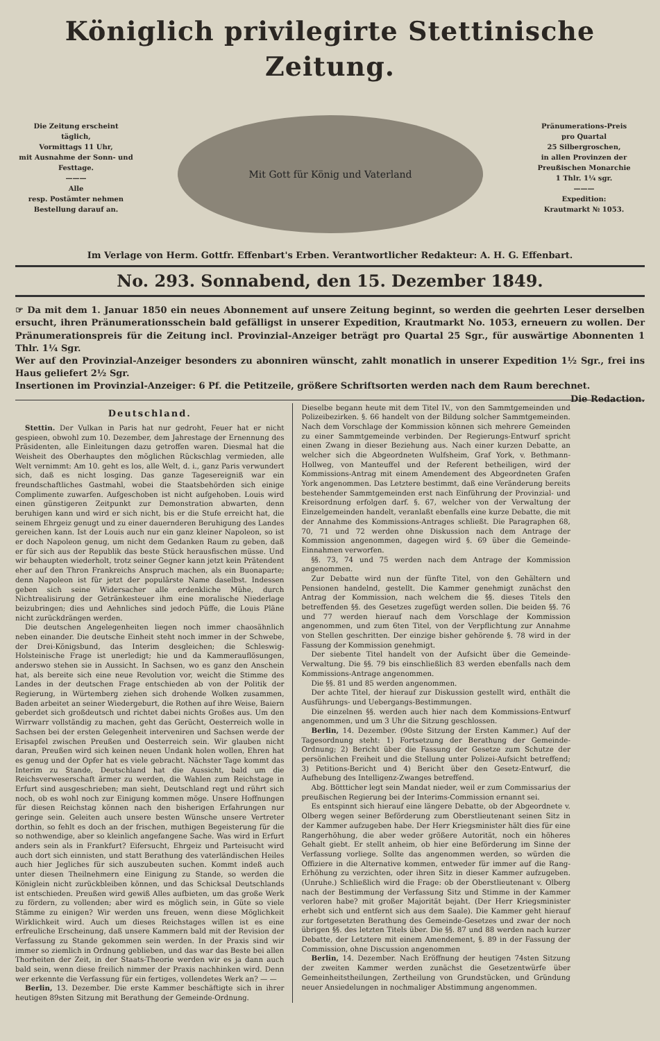Königlich privilegirte Stettinische Zeitung.
Die Zeitung erscheint
täglich,
Vormittags 11 Uhr,
mit Ausnahme der Sonn- und Festtage.
———
Alle
resp. Postämter nehmen Bestellung darauf an.
Mit Gott für König und Vaterland
Pränumerations-Preis
pro Quartal
25 Silbergroschen,
in allen Provinzen der Preußischen Monarchie
1 Thlr. 1¼ sgr.
———
Expedition:
Krautmarkt № 1053.
Im Verlage von Herm. Gottfr. Effenbart's Erben. Verantwortlicher Redakteur: A. H. G. Effenbart.
No. 293. Sonnabend, den 15. Dezember 1849.
☞ Da mit dem 1. Januar 1850 ein neues Abonnement auf unsere Zeitung beginnt, so werden die geehrten Leser derselben ersucht, ihren Pränumerationsschein bald gefälligst in unserer Expedition, Krautmarkt No. 1053, erneuern zu wollen. Der Pränumerationspreis für die Zeitung incl. Provinzial-Anzeiger beträgt pro Quartal 25 Sgr., für auswärtige Abonnenten 1 Thlr. 1¼ Sgr.
Wer auf den Provinzial-Anzeiger besonders zu abonniren wünscht, zahlt monatlich in unserer Expedition 1½ Sgr., frei ins Haus geliefert 2½ Sgr.
Insertionen im Provinzial-Anzeiger: 6 Pf. die Petitzeile, größere Schriftsorten werden nach dem Raum berechnet. Die Redaction.
Deutschland.
Stettin. Der Vulkan in Paris hat nur gedroht, Feuer hat er nicht gespieen, obwohl zum 10. Dezember, dem Jahrestage der Ernennung des Präsidenten, alle Einleitungen dazu getroffen waren. Diesmal hat die Weisheit des Oberhauptes den möglichen Rückschlag vermieden, alle Welt vernimmt: Am 10. geht es los, alle Welt, d. i., ganz Paris verwundert sich, daß es nicht losging. Das ganze Tagesereigniß war ein freundschaftliches Gastmahl, wobei die Staatsbehörden sich einige Complimente zuwarfen. Aufgeschoben ist nicht aufgehoben. Louis wird einen günstigeren Zeitpunkt zur Demonstration abwarten, denn beruhigen kann und wird er sich nicht, bis er die Stufe erreicht hat, die seinem Ehrgeiz genugt und zu einer dauernderen Beruhigung des Landes gereichen kann. Ist der Louis auch nur ein ganz kleiner Napoleon, so ist er doch Napoleon genug, um nicht dem Gedanken Raum zu geben, daß er für sich aus der Republik das beste Stück herausfischen müsse. Und wir behaupten wiederholt, trotz seiner Gegner kann jetzt kein Prätendent eher auf den Thron Frankreichs Anspruch machen, als ein Buonaparte; denn Napoleon ist für jetzt der populärste Name daselbst. Indessen geben sich seine Widersacher alle erdenkliche Mühe, durch Nichtrealisirung der Getränkesteuer ihm eine moralische Niederlage beizubringen; dies und Aehnliches sind jedoch Püffe, die Louis Pläne nicht zurückdrängen werden.
Die deutschen Angelegenheiten liegen noch immer chaosähnlich neben einander. Die deutsche Einheit steht noch immer in der Schwebe, der Drei-Königsbund, das Interim desgleichen; die Schleswig-Holsteinische Frage ist unerledigt; hie und da Kammerauflösungen, anderswo stehen sie in Aussicht. In Sachsen, wo es ganz den Anschein hat, als bereite sich eine neue Revolution vor, weicht die Stimme des Landes in der deutschen Frage entschieden ab von der Politik der Regierung, in Würtemberg ziehen sich drohende Wolken zusammen, Baden arbeitet an seiner Wiedergeburt, die Rothen auf ihre Weise, Baiern geberdet sich großdeutsch und richtet dabei nichts Großes aus. Um den Wirrwarr vollständig zu machen, geht das Gerücht, Oesterreich wolle in Sachsen bei der ersten Gelegenheit interveniren und Sachsen werde der Erisapfel zwischen Preußen und Oesterreich sein. Wir glauben nicht daran, Preußen wird sich keinen neuen Undank holen wollen, Ehren hat es genug und der Opfer hat es viele gebracht. Nächster Tage kommt das Interim zu Stande, Deutschland hat die Aussicht, bald um die Reichsverweserschaft ärmer zu werden, die Wahlen zum Reichstage in Erfurt sind ausgeschrieben; man sieht, Deutschland regt und rührt sich noch, ob es wohl noch zur Einigung kommen möge. Unsere Hoffnungen für diesen Reichstag können nach den bisherigen Erfahrungen nur geringe sein. Geleiten auch unsere besten Wünsche unsere Vertreter dorthin, so fehlt es doch an der frischen, muthigen Begeisterung für die so nothwendige, aber so kleinlich angefangene Sache. Was wird in Erfurt anders sein als in Frankfurt? Eifersucht, Ehrgeiz und Parteisucht wird auch dort sich einnisten, und statt Berathung des vaterländischen Heiles auch hier Jegliches für sich auszubeuten suchen. Kommt indeß auch unter diesen Theilnehmern eine Einigung zu Stande, so werden die Königlein nicht zurückbleiben können, und das Schicksal Deutschlands ist entschieden. Preußen wird gewiß Alles aufbieten, um das große Werk zu fördern, zu vollenden; aber wird es möglich sein, in Güte so viele Stämme zu einigen? Wir werden uns freuen, wenn diese Möglichkeit Wirklichkeit wird. Auch um dieses Reichstages willen ist es eine erfreuliche Erscheinung, daß unsere Kammern bald mit der Revision der Verfassung zu Stande gekommen sein werden. In der Praxis sind wir immer so ziemlich in Ordnung geblieben, und das war das Beste bei allen Thorheiten der Zeit, in der Staats-Theorie werden wir es ja dann auch bald sein, wenn diese freilich nimmer der Praxis nachhinken wird. Denn wer erkennte die Verfassung für ein fertiges, vollendetes Werk an? — —
Berlin, 13. Dezember. Die erste Kammer beschäftigte sich in ihrer heutigen 89sten Sitzung mit Berathung der Gemeinde-Ordnung.
Dieselbe begann heute mit dem Titel IV., von den Sammtgemeinden und Polizeibezirken. §. 66 handelt von der Bildung solcher Sammtgemeinden. Nach dem Vorschlage der Kommission können sich mehrere Gemeinden zu einer Sammtgemeinde verbinden. Der Regierungs-Entwurf spricht einen Zwang in dieser Beziehung aus. Nach einer kurzen Debatte, an welcher sich die Abgeordneten Wulfsheim, Graf York, v. Bethmann-Hollweg, von Manteuffel und der Referent betheiligen, wird der Kommissions-Antrag mit einem Amendement des Abgeordneten Grafen York angenommen. Das Letztere bestimmt, daß eine Veränderung bereits bestehender Sammtgemeinden erst nach Einführung der Provinzial- und Kreisordnung erfolgen darf. §. 67, welcher von der Verwaltung der Einzelgemeinden handelt, veranlaßt ebenfalls eine kurze Debatte, die mit der Annahme des Kommissions-Antrages schließt. Die Paragraphen 68, 70, 71 und 72 werden ohne Diskussion nach dem Antrage der Kommission angenommen, dagegen wird §. 69 über die Gemeinde-Einnahmen verworfen.
§§. 73, 74 und 75 werden nach dem Antrage der Kommission angenommen.
Zur Debatte wird nun der fünfte Titel, von den Gehältern und Pensionen handelnd, gestellt. Die Kammer genehmigt zunächst den Antrag der Kommission, nach welchem die §§. dieses Titels den betreffenden §§. des Gesetzes zugefügt werden sollen. Die beiden §§. 76 und 77 werden hierauf nach dem Vorschlage der Kommission angenommen, und zum 6ten Titel, von der Verpflichtung zur Annahme von Stellen geschritten. Der einzige bisher gehörende §. 78 wird in der Fassung der Kommission genehmigt.
Der siebente Titel handelt von der Aufsicht über die Gemeinde-Verwaltung. Die §§. 79 bis einschließlich 83 werden ebenfalls nach dem Kommissions-Antrage angenommen.
Die §§. 81 und 85 werden angenommen.
Der achte Titel, der hierauf zur Diskussion gestellt wird, enthält die Ausführungs- und Uebergangs-Bestimmungen.
Die einzelnen §§. werden auch hier nach dem Kommissions-Entwurf angenommen, und um 3 Uhr die Sitzung geschlossen.
Berlin, 14. Dezember. (90ste Sitzung der Ersten Kammer.) Auf der Tagesordnung steht: 1) Fortsetzung der Berathung der Gemeinde-Ordnung; 2) Bericht über die Fassung der Gesetze zum Schutze der persönlichen Freiheit und die Stellung unter Polizei-Aufsicht betreffend; 3) Petitions-Bericht und 4) Bericht über den Gesetz-Entwurf, die Aufhebung des Intelligenz-Zwanges betreffend.
Abg. Böttticher legt sein Mandat nieder, weil er zum Commissarius der preußischen Regierung bei der Interims-Commission ernannt sei.
Es entspinnt sich hierauf eine längere Debatte, ob der Abgeordnete v. Olberg wegen seiner Beförderung zum Oberstlieutenant seinen Sitz in der Kammer aufzugeben habe. Der Herr Kriegsminister hält dies für eine Rangerhöhung, die aber weder größere Autorität, noch ein höheres Gehalt giebt. Er stellt anheim, ob hier eine Beförderung im Sinne der Verfassung vorliege. Sollte das angenommen werden, so würden die Offiziere in die Alternative kommen, entweder für immer auf die Rang-Erhöhung zu verzichten, oder ihren Sitz in dieser Kammer aufzugeben. (Unruhe.) Schließlich wird die Frage: ob der Oberstlieutenant v. Olberg nach der Bestimmung der Verfassung Sitz und Stimme in der Kammer verloren habe? mit großer Majorität bejaht. (Der Herr Kriegsminister erhebt sich und entfernt sich aus dem Saale). Die Kammer geht hierauf zur fortgesetzten Berathung des Gemeinde-Gesetzes und zwar der noch übrigen §§. des letzten Titels über. Die §§. 87 und 88 werden nach kurzer Debatte, der Letztere mit einem Amendement, §. 89 in der Fassung der Commission, ohne Discussion angenommen
Berlin, 14. Dezember. Nach Eröffnung der heutigen 74sten Sitzung der zweiten Kammer werden zunächst die Gesetzentwürfe über Gemeinheitstheilungen, Zertheilung von Grundstücken, und Gründung neuer Ansiedelungen in nochmaliger Abstimmung angenommen.